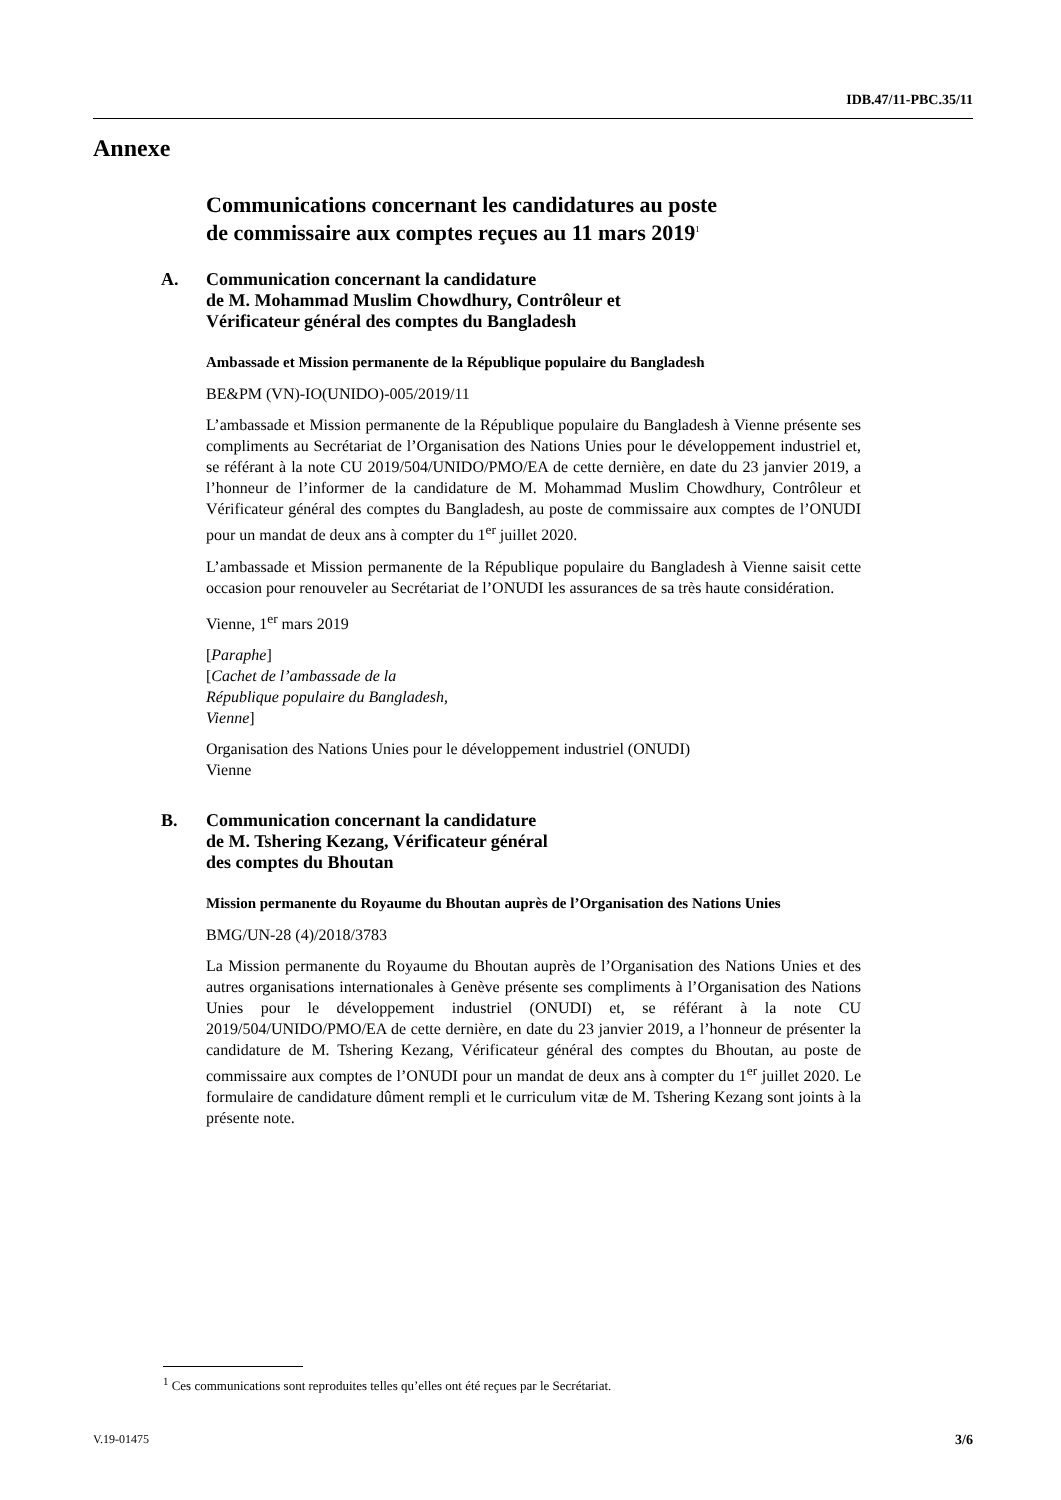IDB.47/11-PBC.35/11
Annexe
Communications concernant les candidatures au poste
de commissaire aux comptes reçues au 11 mars 2019<sup>1</sup>
A. Communication concernant la candidature
de M. Mohammad Muslim Chowdhury, Contrôleur et
Vérificateur général des comptes du Bangladesh
Ambassade et Mission permanente de la République populaire du Bangladesh
BE&PM (VN)-IO(UNIDO)-005/2019/11
L’ambassade et Mission permanente de la République populaire du Bangladesh à Vienne présente ses compliments au Secrétariat de l’Organisation des Nations Unies pour le développement industriel et, se référant à la note CU 2019/504/UNIDO/PMO/EA de cette dernière, en date du 23 janvier 2019, a l’honneur de l’informer de la candidature de M. Mohammad Muslim Chowdhury, Contrôleur et Vérificateur général des comptes du Bangladesh, au poste de commissaire aux comptes de l’ONUDI pour un mandat de deux ans à compter du 1<sup>er</sup> juillet 2020.
L’ambassade et Mission permanente de la République populaire du Bangladesh à Vienne saisit cette occasion pour renouveler au Secrétariat de l’ONUDI les assurances de sa très haute considération.
Vienne, 1<sup>er</sup> mars 2019
[Paraphe]
[Cachet de l’ambassade de la
République populaire du Bangladesh,
Vienne]
Organisation des Nations Unies pour le développement industriel (ONUDI)
Vienne
B. Communication concernant la candidature
de M. Tshering Kezang, Vérificateur général
des comptes du Bhoutan
Mission permanente du Royaume du Bhoutan auprès de l’Organisation des Nations Unies
BMG/UN-28 (4)/2018/3783
La Mission permanente du Royaume du Bhoutan auprès de l’Organisation des Nations Unies et des autres organisations internationales à Genève présente ses compliments à l’Organisation des Nations Unies pour le développement industriel (ONUDI) et, se référant à la note CU 2019/504/UNIDO/PMO/EA de cette dernière, en date du 23 janvier 2019, a l’honneur de présenter la candidature de M. Tshering Kezang, Vérificateur général des comptes du Bhoutan, au poste de commissaire aux comptes de l’ONUDI pour un mandat de deux ans à compter du 1<sup>er</sup> juillet 2020. Le formulaire de candidature dûment rempli et le curriculum vitæ de M. Tshering Kezang sont joints à la présente note.
<sup>1</sup> Ces communications sont reproduites telles qu’elles ont été reçues par le Secrétariat.
V.19-01475 3/6